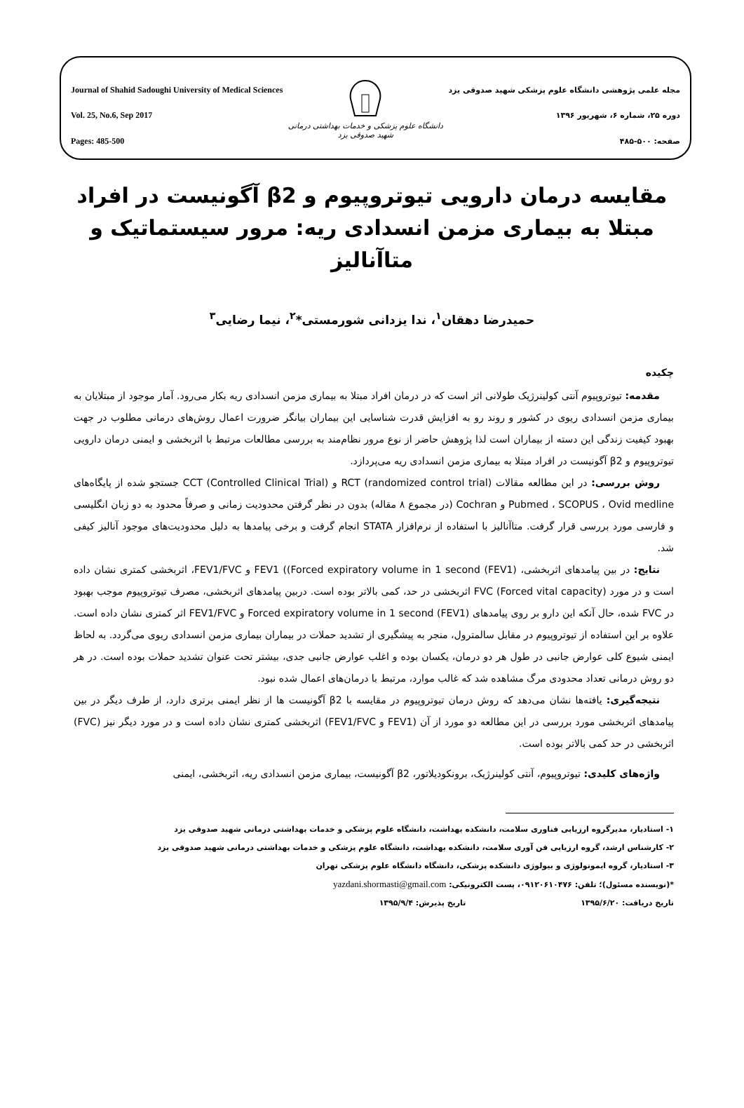Journal of Shahid Sadoughi University of Medical Sciences
Vol. 25, No.6, Sep 2017
Pages: 485-500
دانشگاه علوم پزشکی و خدمات بهداشتی درمانی
شهید صدوقی یزد
مجله علمی پژوهشی دانشگاه علوم پزشکی شهید صدوقی یزد
دوره ۲۵، شماره ۶، شهریور ۱۳۹۶
صفحه: ۵۰۰-۴۸۵
مقایسه درمان دارویی تیوتروپیوم و β2 آگونیست در افراد مبتلا به بیماری مزمن انسدادی ریه: مرور سیستماتیک و متاآنالیز
حمیدرضا دهقان<sup>۱</sup>، ندا یزدانی شورمستی*<sup>۲</sup>، نیما رضایی<sup>۳</sup>
چکیده
مقدمه: تیوتروپیوم آنتی کولینرژیک طولانی اثر است که در درمان افراد مبتلا به بیماری مزمن انسدادی ریه بکار می‌رود. آمار موجود از مبتلایان به بیماری مزمن انسدادی ریوی در کشور و روند رو به افزایش قدرت شناسایی این بیماران بیانگر ضرورت اعمال روش‌های درمانی مطلوب در جهت بهبود کیفیت زندگی این دسته از بیماران است لذا پژوهش حاضر از نوع مرور نظام‌مند به بررسی مطالعات مرتبط با اثربخشی و ایمنی درمان دارویی تیوتروپیوم و β2 آگونیست در افراد مبتلا به بیماری مزمن انسدادی ریه می‌پردازد.
روش بررسی: در این مطالعه مقالات RCT (randomized control trial) و CCT (Controlled Clinical Trial) جستجو شده از پایگاه‌های Pubmed ، SCOPUS ، Ovid medline و Cochran (در مجموع ۸ مقاله) بدون در نظر گرفتن محدودیت زمانی و صرفاً محدود به دو زبان انگلیسی و فارسی مورد بررسی قرار گرفت. متاآنالیز با استفاده از نرم‌افزار STATA انجام گرفت و برخی پیامدها به دلیل محدودیت‌های موجود آنالیز کیفی شد.
نتایج: در بین پیامدهای اثربخشی، FEV1 ((Forced expiratory volume in 1 second (FEV1) و FEV1/FVC، اثربخشی کمتری نشان داده است و در مورد FVC (Forced vital capacity) اثربخشی در حد، کمی بالاتر بوده است. دربین پیامدهای اثربخشی، مصرف تیوتروپیوم موجب بهبود در FVC شده، حال آنکه این دارو بر روی پیامدهای Forced expiratory volume in 1 second (FEV1) و FEV1/FVC اثر کمتری نشان داده است. علاوه بر این استفاده از تیوتروپیوم در مقابل سالمترول، منجر به پیشگیری از تشدید حملات در بیماران بیماری مزمن انسدادی ریوی می‌گردد. به لحاظ ایمنی شیوع کلی عوارض جانبی در طول هر دو درمان، یکسان بوده و اغلب عوارض جانبی جدی، بیشتر تحت عنوان تشدید حملات بوده است. در هر دو روش درمانی تعداد محدودی مرگ مشاهده شد که غالب موارد، مرتبط با درمان‌های اعمال شده نبود.
نتیجه‌گیری: یافته‌ها نشان می‌دهد که روش درمان تیوتروپیوم در مقایسه با β2 آگونیست ها از نظر ایمنی برتری دارد، از طرف دیگر در بین پیامدهای اثربخشی مورد بررسی در این مطالعه دو مورد از آن (FEV1 و FEV1/FVC) اثربخشی کمتری نشان داده است و در مورد دیگر نیز (FVC) اثربخشی در حد کمی بالاتر بوده است.
واژه‌های کلیدی: تیوتروپیوم، آنتی کولینرژیک، برونکودیلاتور، β2 آگونیست، بیماری مزمن انسدادی ریه، اثربخشی، ایمنی
۱- استادیار، مدیرگروه ارزیابی فناوری سلامت، دانشکده بهداشت، دانشگاه علوم پزشکی و خدمات بهداشتی درمانی شهید صدوقی یزد
۲- کارشناس ارشد، گروه ارزیابی فن آوری سلامت، دانشکده بهداشت، دانشگاه علوم پزشکی و خدمات بهداشتی درمانی شهید صدوقی یزد
۳- استادیار، گروه ایمونولوژی و بیولوژی دانشکده پزشکی، دانشگاه دانشگاه علوم پزشکی تهران
*(نویسنده مسئول)؛ تلفن: ۰۹۱۲۰۶۱۰۴۷۶، پست الکترونیکی: yazdani.shormasti@gmail.com
تاریخ دریافت: ۱۳۹۵/۶/۲۰ تاریخ پذیرش: ۱۳۹۵/۹/۴